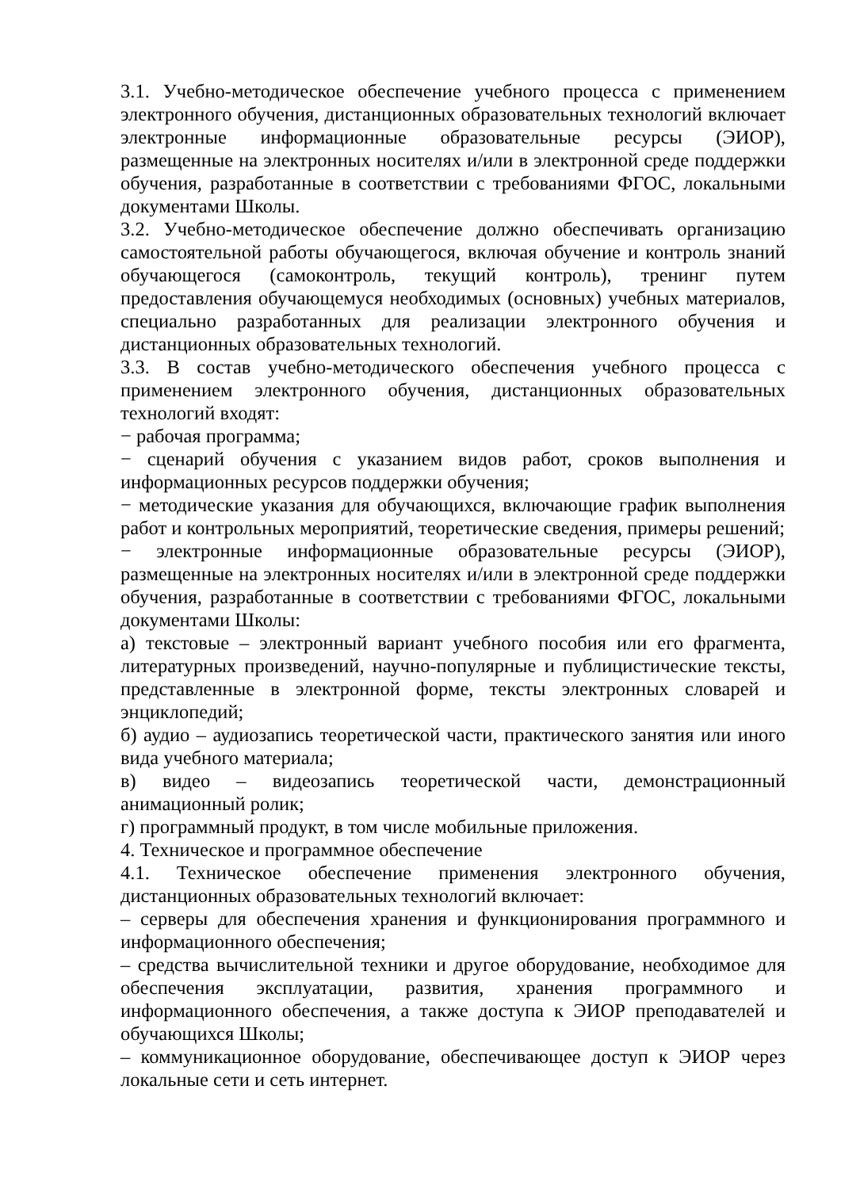3.1. Учебно-методическое обеспечение учебного процесса с применением электронного обучения, дистанционных образовательных технологий включает электронные информационные образовательные ресурсы (ЭИОР), размещенные на электронных носителях и/или в электронной среде поддержки обучения, разработанные в соответствии с требованиями ФГОС, локальными документами Школы.
3.2. Учебно-методическое обеспечение должно обеспечивать организацию самостоятельной работы обучающегося, включая обучение и контроль знаний обучающегося (самоконтроль, текущий контроль), тренинг путем предоставления обучающемуся необходимых (основных) учебных материалов, специально разработанных для реализации электронного обучения и дистанционных образовательных технологий.
3.3. В состав учебно-методического обеспечения учебного процесса с применением электронного обучения, дистанционных образовательных технологий входят:
− рабочая программа;
− сценарий обучения с указанием видов работ, сроков выполнения и информационных ресурсов поддержки обучения;
− методические указания для обучающихся, включающие график выполнения работ и контрольных мероприятий, теоретические сведения, примеры решений;
− электронные информационные образовательные ресурсы (ЭИОР), размещенные на электронных носителях и/или в электронной среде поддержки обучения, разработанные в соответствии с требованиями ФГОС, локальными документами Школы:
а) текстовые – электронный вариант учебного пособия или его фрагмента, литературных произведений, научно-популярные и публицистические тексты, представленные в электронной форме, тексты электронных словарей и энциклопедий;
б) аудио – аудиозапись теоретической части, практического занятия или иного вида учебного материала;
в) видео – видеозапись теоретической части, демонстрационный анимационный ролик;
г) программный продукт, в том числе мобильные приложения.
4. Техническое и программное обеспечение
4.1. Техническое обеспечение применения электронного обучения, дистанционных образовательных технологий включает:
– серверы для обеспечения хранения и функционирования программного и информационного обеспечения;
– средства вычислительной техники и другое оборудование, необходимое для обеспечения эксплуатации, развития, хранения программного и информационного обеспечения, а также доступа к ЭИОР преподавателей и обучающихся Школы;
– коммуникационное оборудование, обеспечивающее доступ к ЭИОР через локальные сети и сеть интернет.